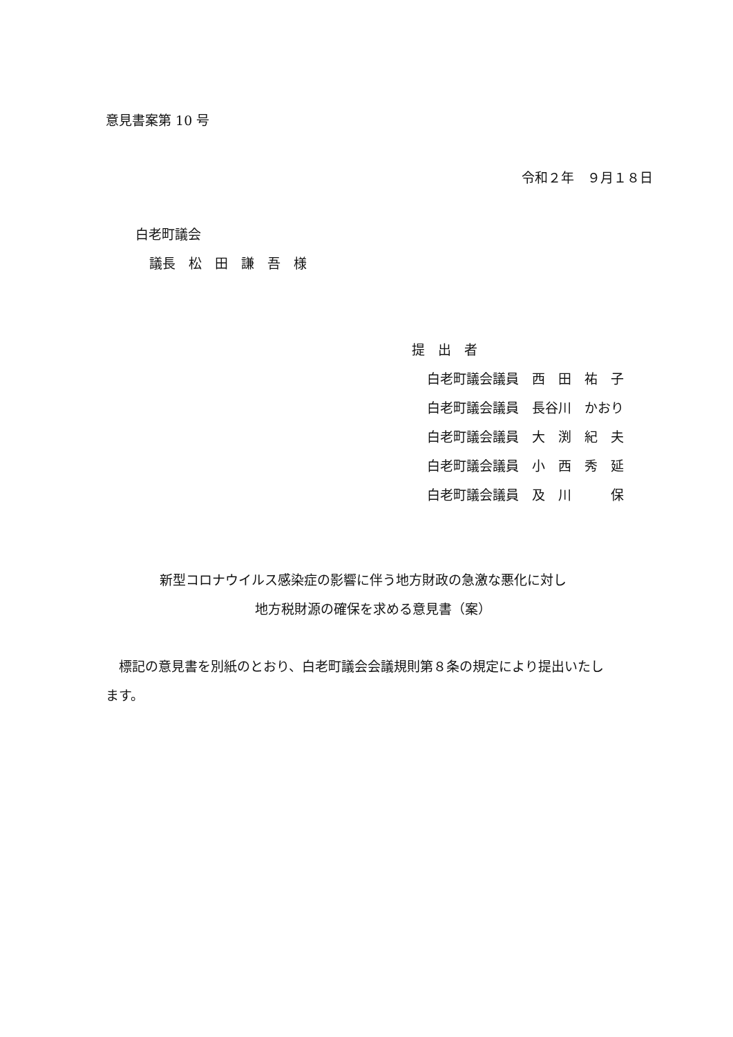意見書案第 10 号
令和２年　９月１８日
白老町議会
議長　松　田　謙　吾　様
提　出　者
白老町議会議員　西　田　祐　子
白老町議会議員　長谷川　かおり
白老町議会議員　大　渕　紀　夫
白老町議会議員　小　西　秀　延
白老町議会議員　及　川　　　保
新型コロナウイルス感染症の影響に伴う地方財政の急激な悪化に対し
地方税財源の確保を求める意見書（案）
　標記の意見書を別紙のとおり、白老町議会会議規則第８条の規定により提出いたし
ます。